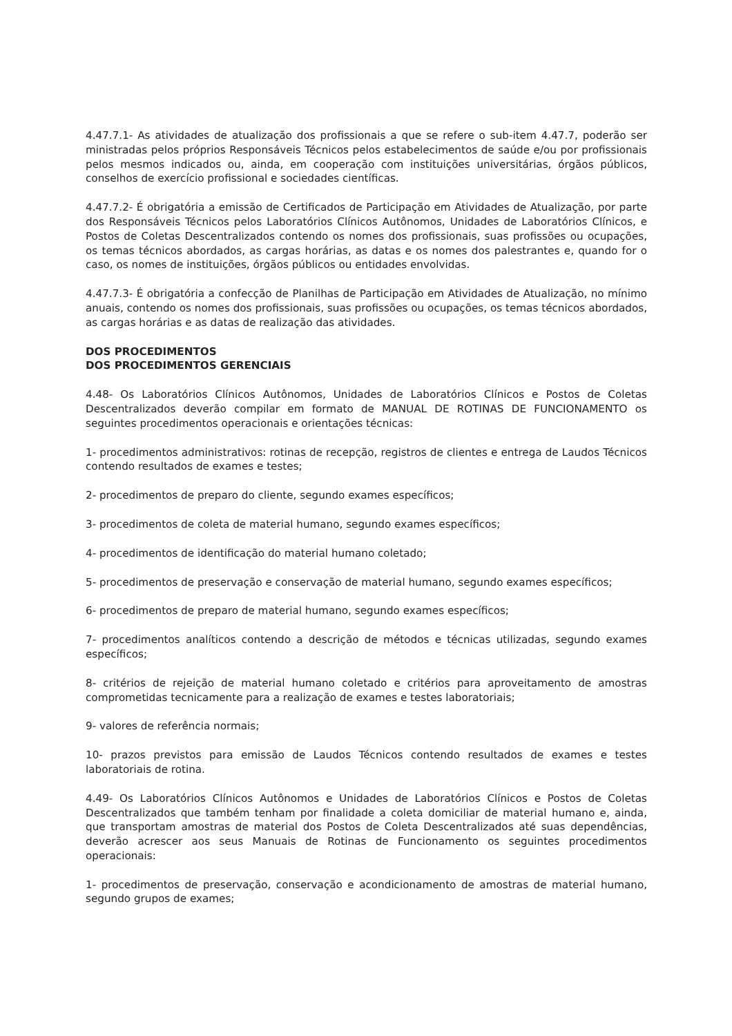4.47.7.1- As atividades de atualização dos profissionais a que se refere o sub-item 4.47.7, poderão ser ministradas pelos próprios Responsáveis Técnicos pelos estabelecimentos de saúde e/ou por profissionais pelos mesmos indicados ou, ainda, em cooperação com instituições universitárias, órgãos públicos, conselhos de exercício profissional e sociedades científicas.
4.47.7.2- É obrigatória a emissão de Certificados de Participação em Atividades de Atualização, por parte dos Responsáveis Técnicos pelos Laboratórios Clínicos Autônomos, Unidades de Laboratórios Clínicos, e Postos de Coletas Descentralizados contendo os nomes dos profissionais, suas profissões ou ocupações, os temas técnicos abordados, as cargas horárias, as datas e os nomes dos palestrantes e, quando for o caso, os nomes de instituições, órgãos públicos ou entidades envolvidas.
4.47.7.3- É obrigatória a confecção de Planilhas de Participação em Atividades de Atualização, no mínimo anuais, contendo os nomes dos profissionais, suas profissões ou ocupações, os temas técnicos abordados, as cargas horárias e as datas de realização das atividades.
DOS PROCEDIMENTOS
DOS PROCEDIMENTOS GERENCIAIS
4.48- Os Laboratórios Clínicos Autônomos, Unidades de Laboratórios Clínicos e Postos de Coletas Descentralizados deverão compilar em formato de MANUAL DE ROTINAS DE FUNCIONAMENTO os seguintes procedimentos operacionais e orientações técnicas:
1- procedimentos administrativos: rotinas de recepção, registros de clientes e entrega de Laudos Técnicos contendo resultados de exames e testes;
2- procedimentos de preparo do cliente, segundo exames específicos;
3- procedimentos de coleta de material humano, segundo exames específicos;
4- procedimentos de identificação do material humano coletado;
5- procedimentos de preservação e conservação de material humano, segundo exames específicos;
6- procedimentos de preparo de material humano, segundo exames específicos;
7- procedimentos analíticos contendo a descrição de métodos e técnicas utilizadas, segundo exames específicos;
8- critérios de rejeição de material humano coletado e critérios para aproveitamento de amostras comprometidas tecnicamente para a realização de exames e testes laboratoriais;
9- valores de referência normais;
10- prazos previstos para emissão de Laudos Técnicos contendo resultados de exames e testes laboratoriais de rotina.
4.49- Os Laboratórios Clínicos Autônomos e Unidades de Laboratórios Clínicos e Postos de Coletas Descentralizados que também tenham por finalidade a coleta domiciliar de material humano e, ainda, que transportam amostras de material dos Postos de Coleta Descentralizados até suas dependências, deverão acrescer aos seus Manuais de Rotinas de Funcionamento os seguintes procedimentos operacionais:
1- procedimentos de preservação, conservação e acondicionamento de amostras de material humano, segundo grupos de exames;